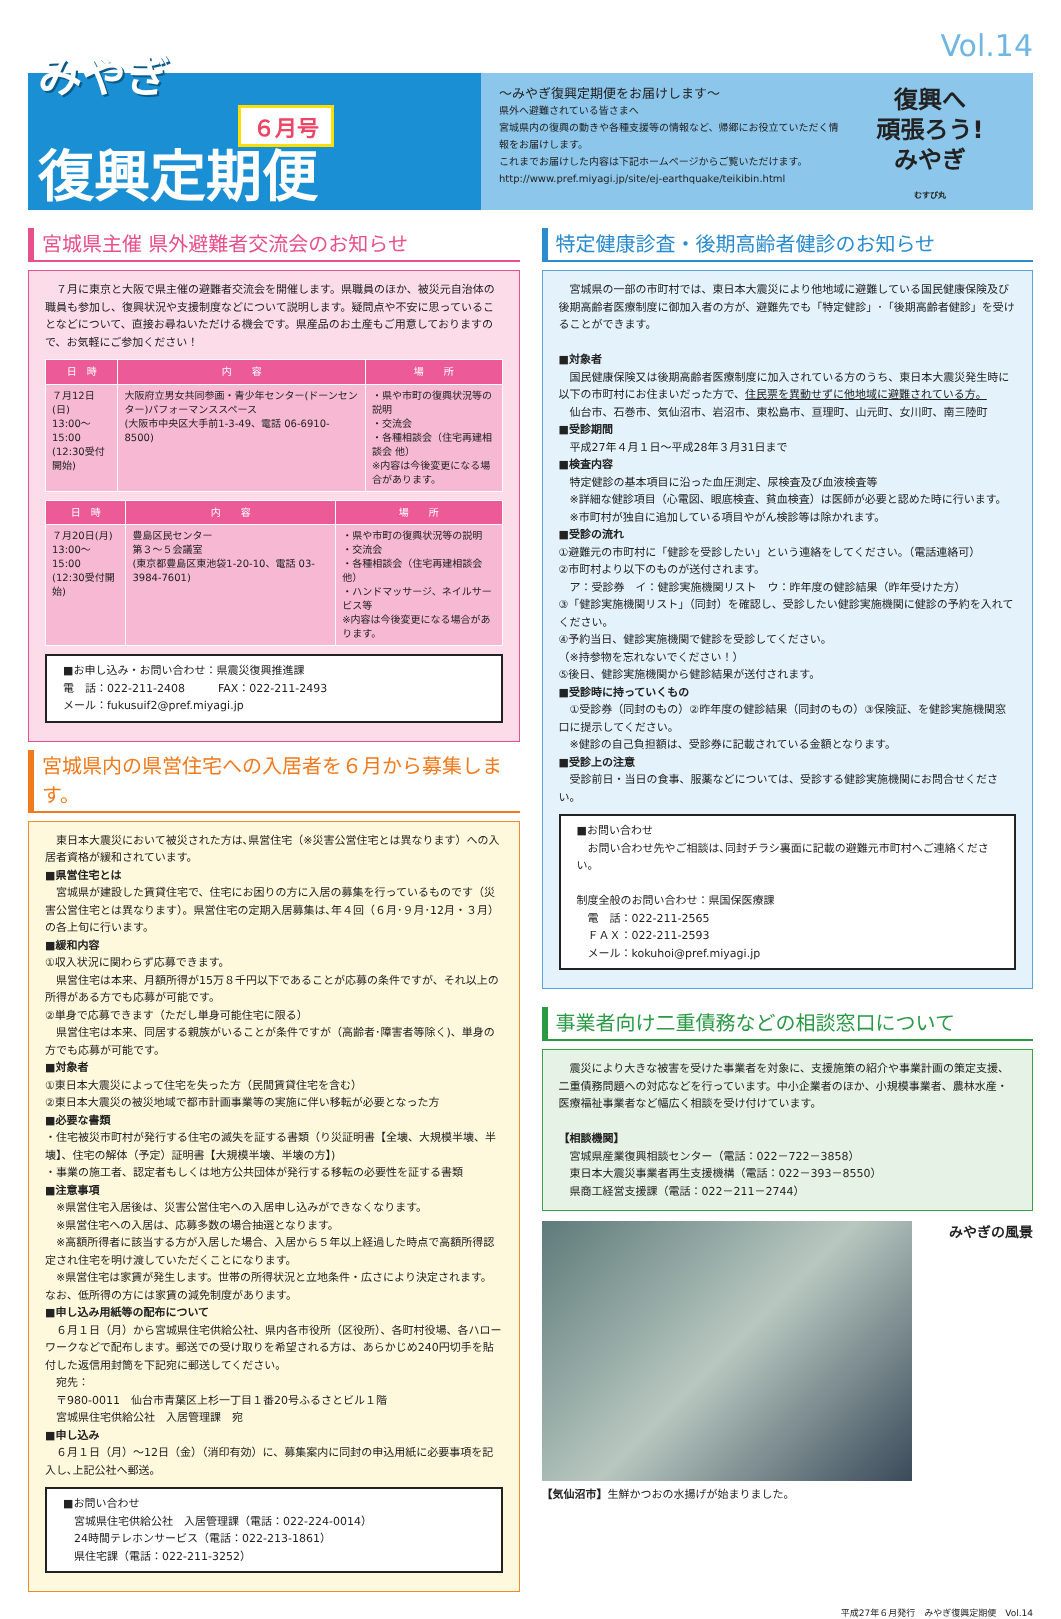Vol.14
みやぎ
６月号
復興定期便
～みやぎ復興定期便をお届けします～
県外へ避難されている皆さまへ
宮城県内の復興の動きや各種支援等の情報など、帰郷にお役立ていただく情報をお届けします。
これまでお届けした内容は下記ホームページからご覧いただけます。
http://www.pref.miyagi.jp/site/ej-earthquake/teikibin.html
復興へ
頑張ろう!
みやぎ
むすび丸
宮城県主催 県外避難者交流会のお知らせ
　７月に東京と大阪で県主催の避難者交流会を開催します。県職員のほか、被災元自治体の職員も参加し、復興状況や支援制度などについて説明します。疑問点や不安に思っていることなどについて、直接お尋ねいただける機会です。県産品のお土産もご用意しておりますので、お気軽にご参加ください！
| 日 時 | 内 容 | 場 所 |
| --- | --- | --- |
| ７月12日(日) 13:00～15:00 (12:30受付開始) | 大阪府立男女共同参画・青少年センター(ドーンセンター)パフォーマンススペース (大阪市中央区大手前1-3-49、電話 06-6910-8500) | ・県や市町の復興状況等の説明 ・交流会 ・各種相談会（住宅再建相談会 他） ※内容は今後変更になる場合があります。 |
| 日 時 | 内 容 | 場 所 |
| --- | --- | --- |
| ７月20日(月) 13:00～15:00 (12:30受付開始) | 豊島区民センター 第３～５会議室 (東京都豊島区東池袋1-20-10、電話 03-3984-7601) | ・県や市町の復興状況等の説明 ・交流会 ・各種相談会（住宅再建相談会 他） ・ハンドマッサージ、ネイルサービス等 ※内容は今後変更になる場合があります。 |
■お申し込み・お問い合わせ：県震災復興推進課
電　話：022-211-2408　　　FAX：022-211-2493
メール：fukusuif2@pref.miyagi.jp
宮城県内の県営住宅への入居者を６月から募集します。
　東日本大震災において被災された方は､県営住宅（※災害公営住宅とは異なります）への入居者資格が緩和されています。
■県営住宅とは
　宮城県が建設した賃貸住宅で、住宅にお困りの方に入居の募集を行っているものです（災害公営住宅とは異なります）。県営住宅の定期入居募集は､年４回（６月･９月･12月・３月）の各上旬に行います。
■緩和内容
①収入状況に関わらず応募できます。
　県営住宅は本来、月額所得が15万８千円以下であることが応募の条件ですが、それ以上の所得がある方でも応募が可能です。
②単身で応募できます（ただし単身可能住宅に限る）
　県営住宅は本来、同居する親族がいることが条件ですが（高齢者･障害者等除く)、単身の方でも応募が可能です。
■対象者
①東日本大震災によって住宅を失った方（民間賃貸住宅を含む）
②東日本大震災の被災地域で都市計画事業等の実施に伴い移転が必要となった方
■必要な書類
・住宅被災市町村が発行する住宅の滅失を証する書類（り災証明書【全壊、大規模半壊、半壊】、住宅の解体（予定）証明書【大規模半壊、半壊の方】)
・事業の施工者、認定者もしくは地方公共団体が発行する移転の必要性を証する書類
■注意事項
　※県営住宅入居後は、災害公営住宅への入居申し込みができなくなります。
　※県営住宅への入居は、応募多数の場合抽選となります。
　※高額所得者に該当する方が入居した場合、入居から５年以上経過した時点で高額所得認定され住宅を明け渡していただくことになります。
　※県営住宅は家賃が発生します。世帯の所得状況と立地条件・広さにより決定されます。なお、低所得の方には家賃の減免制度があります。
■申し込み用紙等の配布について
　６月１日（月）から宮城県住宅供給公社、県内各市役所（区役所）、各町村役場、各ハローワークなどで配布します。郵送での受け取りを希望される方は、あらかじめ240円切手を貼付した返信用封筒を下記宛に郵送してください。
　宛先：
　〒980-0011　仙台市青葉区上杉一丁目１番20号ふるさとビル１階
　宮城県住宅供給公社　入居管理課　宛
■申し込み
　６月１日（月）～12日（金）（消印有効）に、募集案内に同封の申込用紙に必要事項を記入し､上記公社へ郵送。
■お問い合わせ
　宮城県住宅供給公社　入居管理課（電話：022-224-0014）
　24時間テレホンサービス（電話：022-213-1861）
　県住宅課（電話：022-211-3252）
特定健康診査・後期高齢者健診のお知らせ
　宮城県の一部の市町村では、東日本大震災により他地域に避難している国民健康保険及び後期高齢者医療制度に御加入者の方が、避難先でも「特定健診」･「後期高齢者健診」を受けることができます。
■対象者
　国民健康保険又は後期高齢者医療制度に加入されている方のうち、東日本大震災発生時に以下の市町村にお住まいだった方で、住民票を異動せずに他地域に避難されている方。
　仙台市、石巻市、気仙沼市、岩沼市、東松島市、亘理町、山元町、女川町、南三陸町
■受診期間
　平成27年４月１日～平成28年３月31日まで
■検査内容
　特定健診の基本項目に沿った血圧測定、尿検査及び血液検査等
　※詳細な健診項目（心電図、眼底検査、貧血検査）は医師が必要と認めた時に行います。
　※市町村が独自に追加している項目やがん検診等は除かれます。
■受診の流れ
①避難元の市町村に「健診を受診したい」という連絡をしてください。（電話連絡可）
②市町村より以下のものが送付されます。
　ア：受診券　イ：健診実施機関リスト　ウ：昨年度の健診結果（昨年受けた方）
③「健診実施機関リスト」（同封）を確認し、受診したい健診実施機関に健診の予約を入れてください。
④予約当日、健診実施機関で健診を受診してください。
（※持参物を忘れないでください！）
⑤後日、健診実施機関から健診結果が送付されます。
■受診時に持っていくもの
　①受診券（同封のもの）②昨年度の健診結果（同封のもの）③保険証、を健診実施機関窓口に提示してください。
　※健診の自己負担額は、受診券に記載されている金額となります。
■受診上の注意
　受診前日・当日の食事、服薬などについては、受診する健診実施機関にお問合せください。
■お問い合わせ
　お問い合わせ先やご相談は､同封チラシ裏面に記載の避難元市町村へご連絡ください。
制度全般のお問い合わせ：県国保医療課
　電　話：022-211-2565
　ＦＡＸ：022-211-2593
　メール：kokuhoi@pref.miyagi.jp
事業者向け二重債務などの相談窓口について
　震災により大きな被害を受けた事業者を対象に、支援施策の紹介や事業計画の策定支援、二重債務問題への対応などを行っています。中小企業者のほか、小規模事業者、農林水産・医療福祉事業者など幅広く相談を受け付けています。
【相談機関】
　宮城県産業復興相談センター（電話：022－722－3858）
　東日本大震災事業者再生支援機構（電話：022－393－8550）
　県商工経営支援課（電話：022－211－2744）
みやぎの風景
【気仙沼市】生鮮かつおの水揚げが始まりました。
平成27年６月発行　みやぎ復興定期便　Vol.14